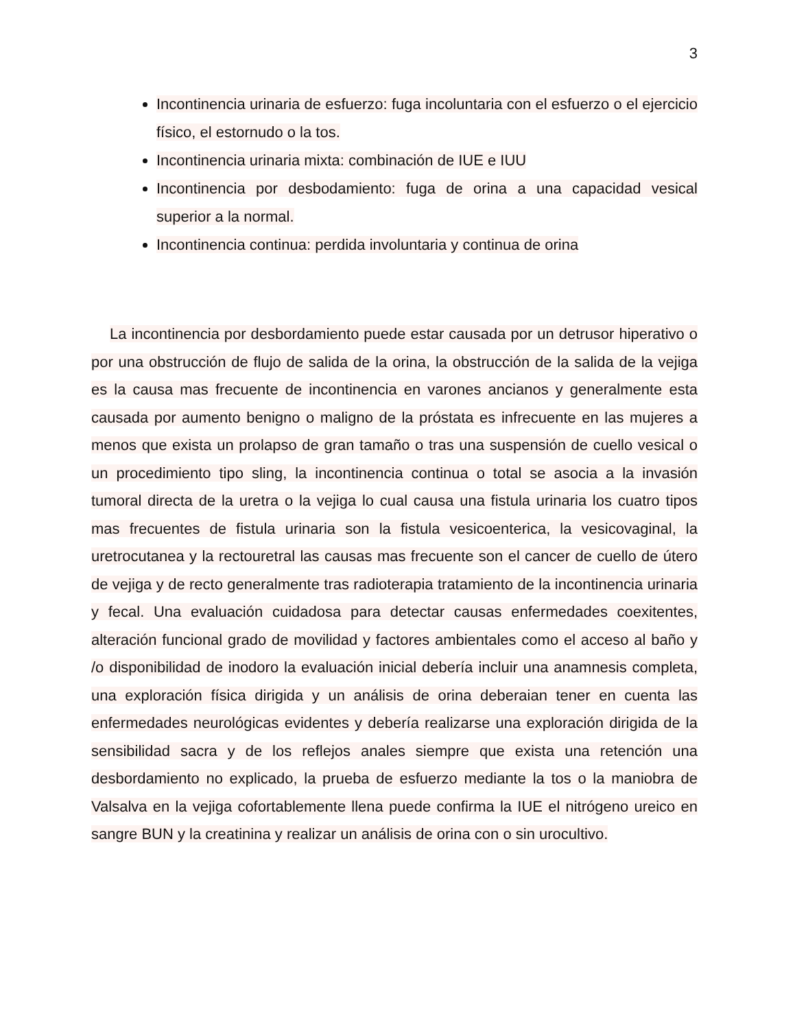3
Incontinencia urinaria de esfuerzo: fuga incoluntaria con el esfuerzo o el ejercicio físico, el estornudo o la tos.
Incontinencia urinaria mixta: combinación de IUE e IUU
Incontinencia por desbodamiento: fuga de orina a una capacidad vesical superior a la normal.
Incontinencia continua: perdida involuntaria y continua de orina
La incontinencia por desbordamiento puede estar causada por un detrusor hiperativo o por una obstrucción de flujo de salida de la orina, la obstrucción de la salida de la vejiga es la causa mas frecuente de incontinencia en varones ancianos y generalmente esta causada por aumento benigno o maligno de la próstata es infrecuente en las mujeres a menos que exista un prolapso de gran tamaño o tras una suspensión de cuello vesical o un procedimiento tipo sling, la incontinencia continua o total se asocia a la invasión tumoral directa de la uretra o la vejiga lo cual causa una fistula urinaria los cuatro tipos mas frecuentes de fistula urinaria son la fistula vesicoenterica, la vesicovaginal, la uretrocutanea y la rectouretral las causas mas frecuente son el cancer de cuello de útero de vejiga y de recto generalmente tras radioterapia tratamiento de la incontinencia urinaria y fecal. Una evaluación cuidadosa para detectar causas enfermedades coexitentes, alteración funcional grado de movilidad y factores ambientales como el acceso al baño y /o disponibilidad de inodoro la evaluación inicial debería incluir una anamnesis completa, una exploración física dirigida y un análisis de orina deberaian tener en cuenta las enfermedades neurológicas evidentes y debería realizarse una exploración dirigida de la sensibilidad sacra y de los reflejos anales siempre que exista una retención una desbordamiento no explicado, la prueba de esfuerzo mediante la tos o la maniobra de Valsalva en la vejiga cofortablemente llena puede confirma la IUE el nitrógeno ureico en sangre BUN y la creatinina y realizar un análisis de orina con o sin urocultivo.